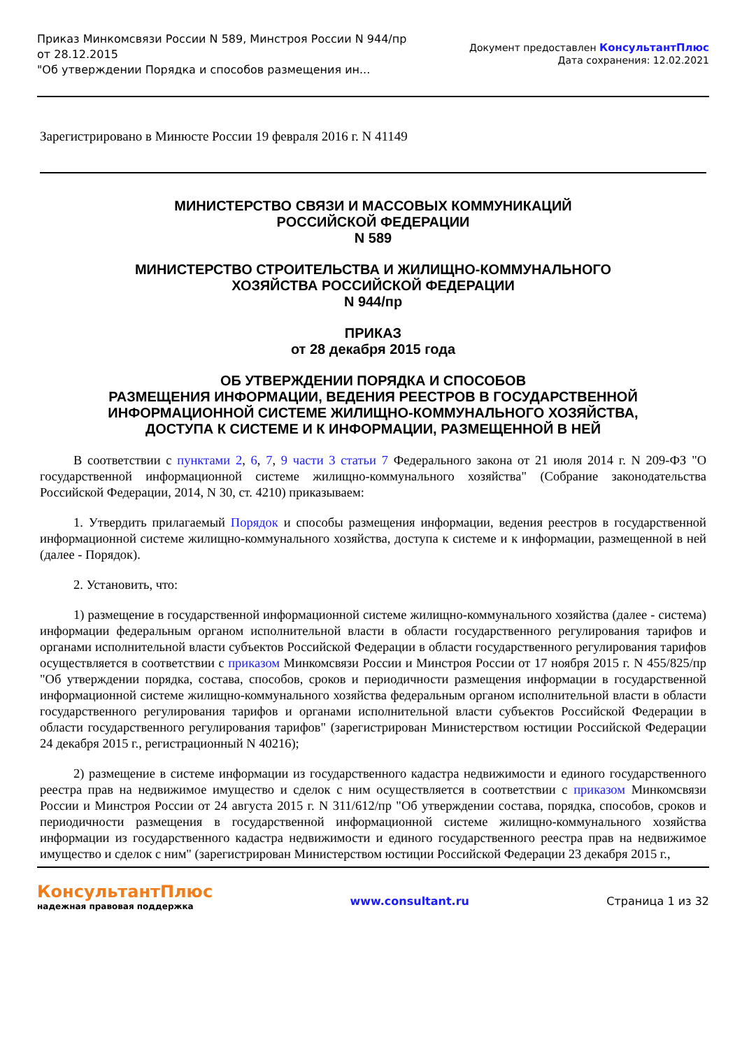Приказ Минкомсвязи России N 589, Минстроя России N 944/пр
от 28.12.2015
"Об утверждении Порядка и способов размещения ин...
Документ предоставлен КонсультантПлюс
Дата сохранения: 12.02.2021
Зарегистрировано в Минюсте России 19 февраля 2016 г. N 41149
МИНИСТЕРСТВО СВЯЗИ И МАССОВЫХ КОММУНИКАЦИЙ
РОССИЙСКОЙ ФЕДЕРАЦИИ
N 589
МИНИСТЕРСТВО СТРОИТЕЛЬСТВА И ЖИЛИЩНО-КОММУНАЛЬНОГО
ХОЗЯЙСТВА РОССИЙСКОЙ ФЕДЕРАЦИИ
N 944/пр
ПРИКАЗ
от 28 декабря 2015 года
ОБ УТВЕРЖДЕНИИ ПОРЯДКА И СПОСОБОВ
РАЗМЕЩЕНИЯ ИНФОРМАЦИИ, ВЕДЕНИЯ РЕЕСТРОВ В ГОСУДАРСТВЕННОЙ
ИНФОРМАЦИОННОЙ СИСТЕМЕ ЖИЛИЩНО-КОММУНАЛЬНОГО ХОЗЯЙСТВА,
ДОСТУПА К СИСТЕМЕ И К ИНФОРМАЦИИ, РАЗМЕЩЕННОЙ В НЕЙ
В соответствии с пунктами 2, 6, 7, 9 части 3 статьи 7 Федерального закона от 21 июля 2014 г. N 209-ФЗ "О государственной информационной системе жилищно-коммунального хозяйства" (Собрание законодательства Российской Федерации, 2014, N 30, ст. 4210) приказываем:
1. Утвердить прилагаемый Порядок и способы размещения информации, ведения реестров в государственной информационной системе жилищно-коммунального хозяйства, доступа к системе и к информации, размещенной в ней (далее - Порядок).
2. Установить, что:
1) размещение в государственной информационной системе жилищно-коммунального хозяйства (далее - система) информации федеральным органом исполнительной власти в области государственного регулирования тарифов и органами исполнительной власти субъектов Российской Федерации в области государственного регулирования тарифов осуществляется в соответствии с приказом Минкомсвязи России и Минстроя России от 17 ноября 2015 г. N 455/825/пр "Об утверждении порядка, состава, способов, сроков и периодичности размещения информации в государственной информационной системе жилищно-коммунального хозяйства федеральным органом исполнительной власти в области государственного регулирования тарифов и органами исполнительной власти субъектов Российской Федерации в области государственного регулирования тарифов" (зарегистрирован Министерством юстиции Российской Федерации 24 декабря 2015 г., регистрационный N 40216);
2) размещение в системе информации из государственного кадастра недвижимости и единого государственного реестра прав на недвижимое имущество и сделок с ним осуществляется в соответствии с приказом Минкомсвязи России и Минстроя России от 24 августа 2015 г. N 311/612/пр "Об утверждении состава, порядка, способов, сроков и периодичности размещения в государственной информационной системе жилищно-коммунального хозяйства информации из государственного кадастра недвижимости и единого государственного реестра прав на недвижимое имущество и сделок с ним" (зарегистрирован Министерством юстиции Российской Федерации 23 декабря 2015 г.,
КонсультантПлюс
надежная правовая поддержка
www.consultant.ru Страница 1 из 32